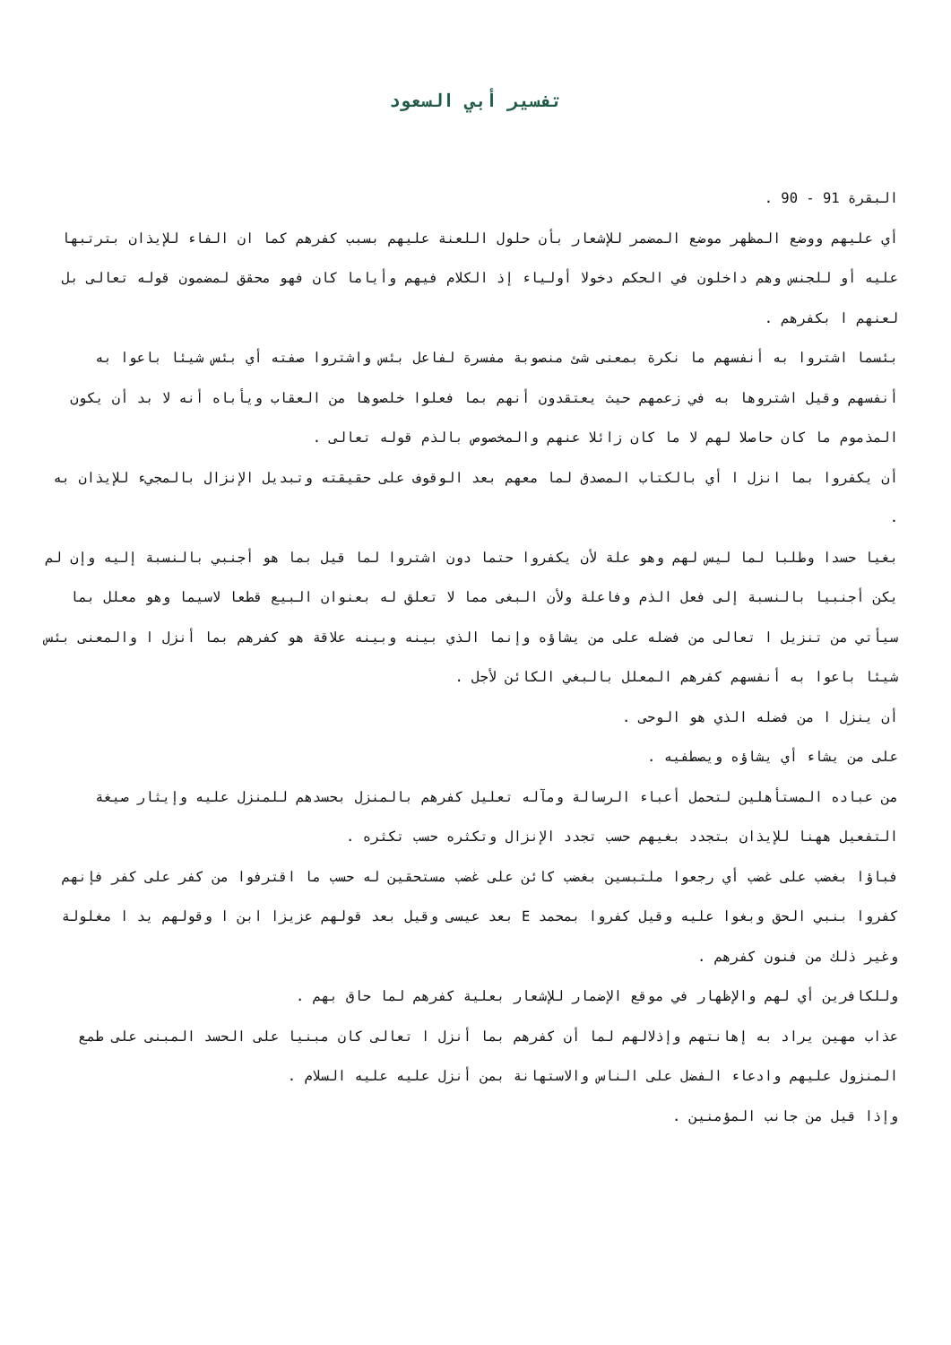تفسير أبي السعود
البقرة 91 - 90 .
أي عليهم ووضع المظهر موضع المضمر للإشعار بأن حلول اللعنة عليهم بسبب كفرهم كما ان الفاء للإيذان بترتبها عليه أو للجنس وهم داخلون في الحكم دخولا أولياء إذ الكلام فيهم وأياما كان فهو محقق لمضمون قوله تعالى بل لعنهم ا بكفرهم .
بئسما اشتروا به أنفسهم ما نكرة بمعنى شئ منصوبة مفسرة لفاعل بئس واشتروا صفته أي بئس شيئا باعوا به أنفسهم وقيل اشتروها به في زعمهم حيث يعتقدون أنهم بما فعلوا خلصوها من العقاب ويأباه أنه لا بد أن يكون المذموم ما كان حاصلا لهم لا ما كان زائلا عنهم والمخصوص بالذم قوله تعالى .
أن يكفروا بما انزل ا أي بالكتاب المصدق لما معهم بعد الوقوف على حقيقته وتبديل الإنزال بالمجيء للإيذان به .
بغيا حسدا وطلبا لما ليس لهم وهو علة لأن يكفروا حتما دون اشتروا لما قيل بما هو أجنبي بالنسبة إليه وإن لم يكن أجنبيا بالنسبة إلى فعل الذم وفاعلة ولأن البغى مما لا تعلق له بعنوان البيع قطعا لاسيما وهو معلل بما سيأتي من تنزيل ا تعالى من فضله على من يشاؤه وإنما الذي بينه وبينه علاقة هو كفرهم بما أنزل ا والمعنى بئس شيئا باعوا به أنفسهم كفرهم المعلل بالبغي الكائن لأجل .
أن ينزل ا من فضله الذي هو الوحى .
على من يشاء أي يشاؤه ويصطفيه .
من عباده المستأهلين لتحمل أعباء الرسالة ومآله تعليل كفرهم بالمنزل بحسدهم للمنزل عليه وإيثار صيغة التفعيل ههنا للإيذان بتجدد بغيهم حسب تجدد الإنزال وتكثره حسب تكثره .
فباؤا بغضب على غضب أي رجعوا ملتبسين بغضب كائن على غضب مستحقين له حسب ما اقترفوا من كفر على كفر فإنهم كفروا بنبي الحق وبغوا عليه وقيل كفروا بمحمد E بعد عيسى وقيل بعد قولهم عزيزا ابن ا وقولهم يد ا مغلولة وغير ذلك من فنون كفرهم .
وللكافرين أي لهم والإظهار في موقع الإضمار للإشعار بعلية كفرهم لما حاق بهم .
عذاب مهين يراد به إهانتهم وإذلالهم لما أن كفرهم بما أنزل ا تعالى كان مبنيا على الحسد المبنى على طمع المنزول عليهم وادعاء الفضل على الناس والاستهانة بمن أنزل عليه عليه السلام .
وإذا قيل من جانب المؤمنين .